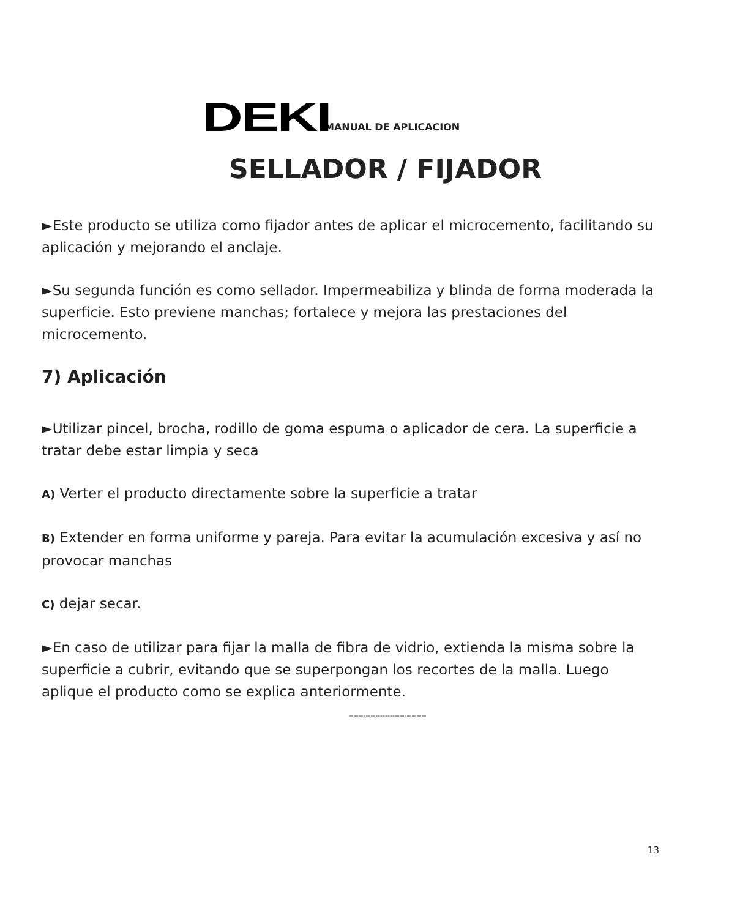DEKI
MANUAL DE APLICACION
SELLADOR / FIJADOR
►Este producto se utiliza como fijador antes de aplicar el microcemento, facilitando su aplicación y mejorando el anclaje.
►Su segunda función es como sellador. Impermeabiliza y blinda de forma moderada la superficie. Esto previene manchas; fortalece y mejora las prestaciones del microcemento.
7) Aplicación
►Utilizar pincel, brocha, rodillo de goma espuma o aplicador de cera. La superficie a tratar debe estar limpia y seca
A) Verter el producto directamente sobre la superficie a tratar
B) Extender en forma uniforme y pareja. Para evitar la acumulación excesiva y así no provocar manchas
C) dejar secar.
►En caso de utilizar para fijar la malla de fibra de vidrio, extienda la misma sobre la superficie a cubrir, evitando que se superpongan los recortes de la malla. Luego aplique el producto como se explica anteriormente.
--------------------------------
13